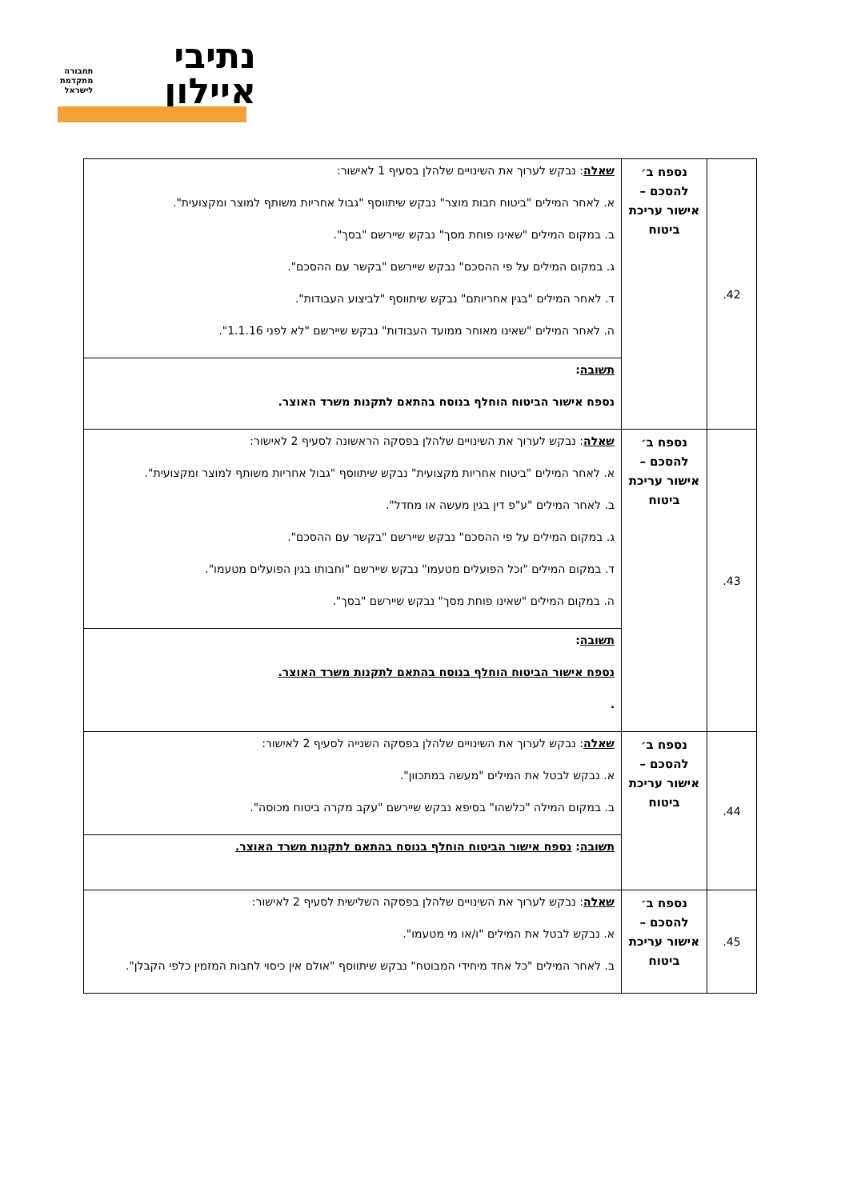נתיבי
איילון
תחבורה
מתקדמת
לישראל
| 42. | נספח ב׳ להסכם – אישור עריכת ביטוח | שאלה : נבקש לערוך את השינויים שלהלן בסעיף 1 לאישור: א. לאחר המילים "ביטוח חבות מוצר" נבקש שיתווסף "גבול אחריות משותף למוצר ומקצועית". ב. במקום המילים "שאינו פוחת מסך" נבקש שיירשם "בסך". ג. במקום המילים על פי ההסכם" נבקש שיירשם "בקשר עם ההסכם". ד. לאחר המילים "בגין אחריותם" נבקש שיתווסף "לביצוע העבודות". ה. לאחר המילים "שאינו מאוחר ממועד העבודות" נבקש שיירשם "לא לפני 1.1.16". |
| | | תשובה : נספח אישור הביטוח הוחלף בנוסח בהתאם לתקנות משרד האוצר. |
| 43. | נספח ב׳ להסכם – אישור עריכת ביטוח | שאלה : נבקש לערוך את השינויים שלהלן בפסקה הראשונה לסעיף 2 לאישור: א. לאחר המילים "ביטוח אחריות מקצועית" נבקש שיתווסף "גבול אחריות משותף למוצר ומקצועית". ב. לאחר המילים "ע"פ דין בגין מעשה או מחדל". ג. במקום המילים על פי ההסכם" נבקש שיירשם "בקשר עם ההסכם". ד. במקום המילים "וכל הפועלים מטעמו" נבקש שיירשם "וחבותו בגין הפועלים מטעמו". ה. במקום המילים "שאינו פוחת מסך" נבקש שיירשם "בסך". |
| | | תשובה : נספח אישור הביטוח הוחלף בנוסח בהתאם לתקנות משרד האוצר. . |
| 44. | נספח ב׳ להסכם – אישור עריכת ביטוח | שאלה : נבקש לערוך את השינויים שלהלן בפסקה השנייה לסעיף 2 לאישור: א. נבקש לבטל את המילים "מעשה במתכוון". ב. במקום המילה "כלשהו" בסיפא נבקש שיירשם "עקב מקרה ביטוח מכוסה". |
| | | תשובה : נספח אישור הביטוח הוחלף בנוסח בהתאם לתקנות משרד האוצר. |
| 45. | נספח ב׳ להסכם – אישור עריכת ביטוח | שאלה : נבקש לערוך את השינויים שלהלן בפסקה השלישית לסעיף 2 לאישור: א. נבקש לבטל את המילים "ו/או מי מטעמו". ב. לאחר המילים "כל אחד מיחידי המבוטח" נבקש שיתווסף "אולם אין כיסוי לחבות המזמין כלפי הקבלן". |